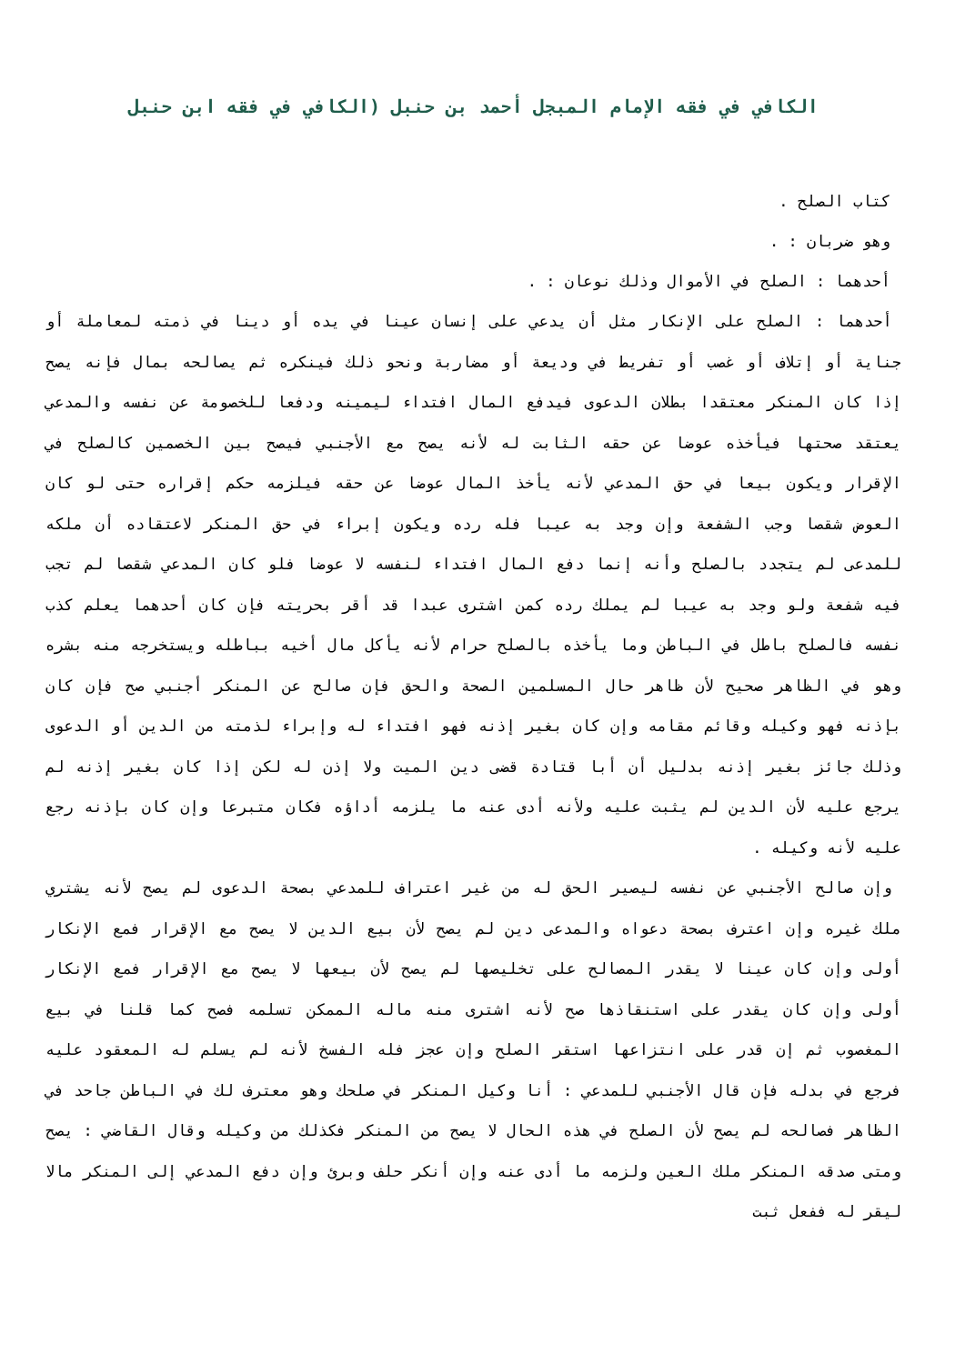الكافي في فقه الإمام المبجل أحمد بن حنبل (الكافي في فقه ابن حنبل
كتاب الصلح .
وهو ضربان : .
أحدهما : الصلح في الأموال وذلك نوعان : .
أحدهما : الصلح على الإنكار مثل أن يدعي على إنسان عينا في يده أو دينا في ذمته لمعاملة أو جناية أو إتلاف أو غصب أو تفريط في وديعة أو مضاربة ونحو ذلك فينكره ثم يصالحه بمال فإنه يصح إذا كان المنكر معتقدا بطلان الدعوى فيدفع المال افتداء ليمينه ودفعا للخصومة عن نفسه والمدعي يعتقد صحتها فيأخذه عوضا عن حقه الثابت له لأنه يصح مع الأجنبي فيصح بين الخصمين كالصلح في الإقرار ويكون بيعا في حق المدعي لأنه يأخذ المال عوضا عن حقه فيلزمه حكم إقراره حتى لو كان العوض شقصا وجب الشفعة وإن وجد به عيبا فله رده ويكون إبراء في حق المنكر لاعتقاده أن ملكه للمدعى لم يتجدد بالصلح وأنه إنما دفع المال افتداء لنفسه لا عوضا فلو كان المدعي شقصا لم تجب فيه شفعة ولو وجد به عيبا لم يملك رده كمن اشترى عبدا قد أقر بحريته فإن كان أحدهما يعلم كذب نفسه فالصلح باطل في الباطن وما يأخذه بالصلح حرام لأنه يأكل مال أخيه بباطله ويستخرجه منه بشره وهو في الظاهر صحيح لأن ظاهر حال المسلمين الصحة والحق فإن صالح عن المنكر أجنبي صح فإن كان بإذنه فهو وكيله وقائم مقامه وإن كان بغير إذنه فهو افتداء له وإبراء لذمته من الدين أو الدعوى وذلك جائز بغير إذنه بدليل أن أبا قتادة قضى دين الميت ولا إذن له لكن إذا كان بغير إذنه لم يرجع عليه لأن الدين لم يثبت عليه ولأنه أدى عنه ما يلزمه أداؤه فكان متبرعا وإن كان بإذنه رجع عليه لأنه وكيله .
وإن صالح الأجنبي عن نفسه ليصير الحق له من غير اعتراف للمدعي بصحة الدعوى لم يصح لأنه يشتري ملك غيره وإن اعترف بصحة دعواه والمدعى دين لم يصح لأن بيع الدين لا يصح مع الإقرار فمع الإنكار أولى وإن كان عينا لا يقدر المصالح على تخليصها لم يصح لأن بيعها لا يصح مع الإقرار فمع الإنكار أولى وإن كان يقدر على استنقاذها صح لأنه اشترى منه ماله الممكن تسلمه فصح كما قلنا في بيع المغصوب ثم إن قدر على انتزاعها استقر الصلح وإن عجز فله الفسخ لأنه لم يسلم له المعقود عليه فرجع في بدله فإن قال الأجنبي للمدعي : أنا وكيل المنكر في صلحك وهو معترف لك في الباطن جاحد في الظاهر فصالحه لم يصح لأن الصلح في هذه الحال لا يصح من المنكر فكذلك من وكيله وقال القاضي : يصح ومتى صدقه المنكر ملك العين ولزمه ما أدى عنه وإن أنكر حلف وبرئ وإن دفع المدعي إلى المنكر مالا ليقر له ففعل ثبت